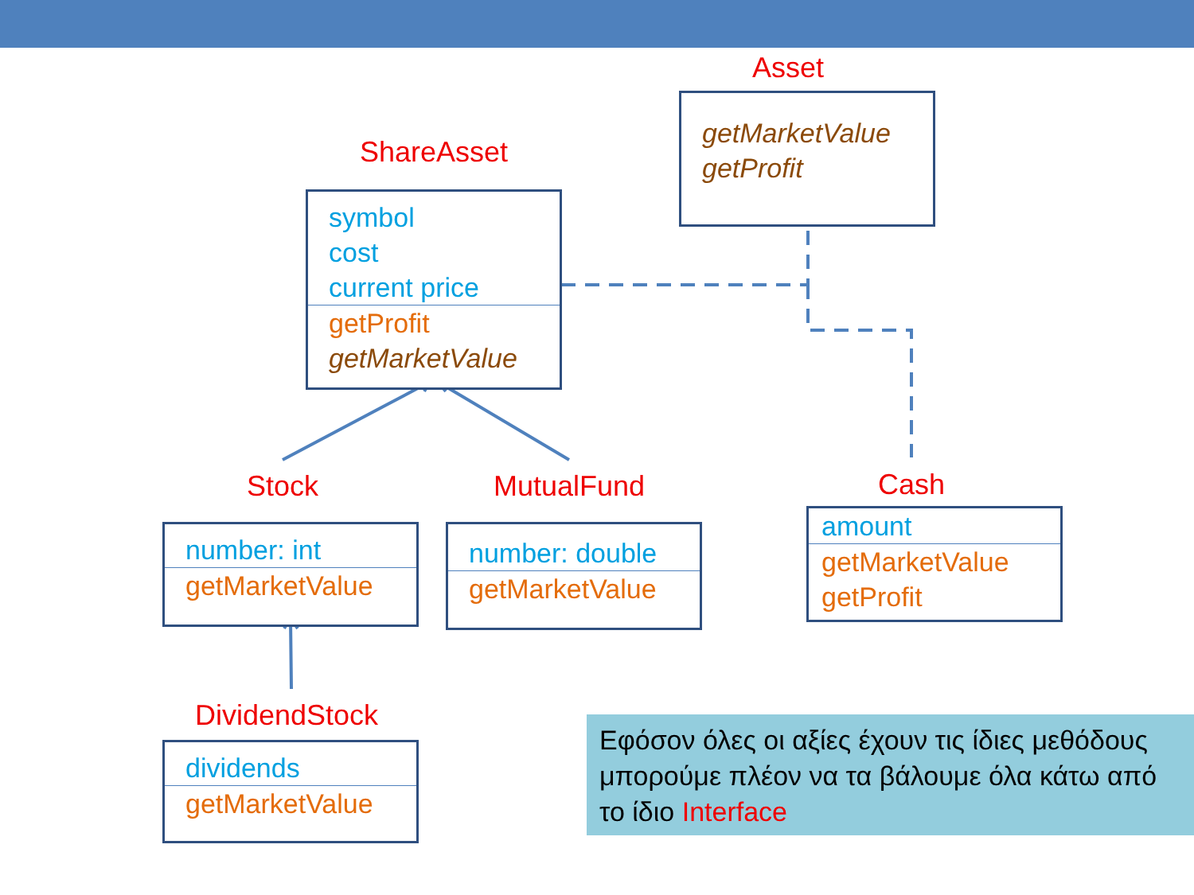Asset
getMarketValue
getProfit
ShareAsset
symbol
cost
current price
getProfit
getMarketValue
Stock MutualFund Cash
number: int
getMarketValue
number: double
getMarketValue
amount
getMarketValue
getProfit
DividendStock
dividends
getMarketValue
Εφόσον όλες οι αξίες έχουν τις ίδιες μεθόδους μπορούμε πλέον να τα βάλουμε όλα κάτω από το ίδιο Interface